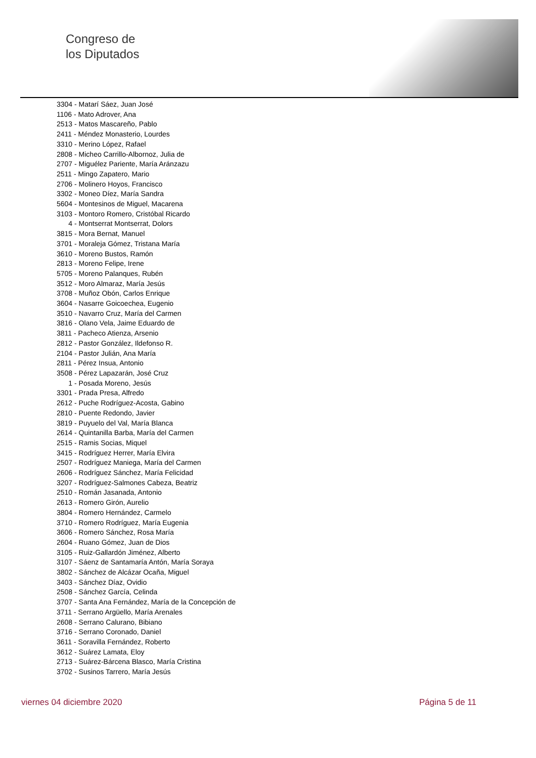Congreso de
los Diputados
3304 - Matarí Sáez, Juan José
1106 - Mato Adrover, Ana
2513 - Matos Mascareño, Pablo
2411 - Méndez Monasterio, Lourdes
3310 - Merino López, Rafael
2808 - Micheo Carrillo-Albornoz, Julia de
2707 - Miguélez Pariente, María Aránzazu
2511 - Mingo Zapatero, Mario
2706 - Molinero Hoyos, Francisco
3302 - Moneo Díez, María Sandra
5604 - Montesinos de Miguel, Macarena
3103 - Montoro Romero, Cristóbal Ricardo
4 - Montserrat Montserrat, Dolors
3815 - Mora Bernat, Manuel
3701 - Moraleja Gómez, Tristana María
3610 - Moreno Bustos, Ramón
2813 - Moreno Felipe, Irene
5705 - Moreno Palanques, Rubén
3512 - Moro Almaraz, María Jesús
3708 - Muñoz Obón, Carlos Enrique
3604 - Nasarre Goicoechea, Eugenio
3510 - Navarro Cruz, María del Carmen
3816 - Olano Vela, Jaime Eduardo de
3811 - Pacheco Atienza, Arsenio
2812 - Pastor González, Ildefonso R.
2104 - Pastor Julián, Ana María
2811 - Pérez Insua, Antonio
3508 - Pérez Lapazarán, José Cruz
1 - Posada Moreno, Jesús
3301 - Prada Presa, Alfredo
2612 - Puche Rodríguez-Acosta, Gabino
2810 - Puente Redondo, Javier
3819 - Puyuelo del Val, María Blanca
2614 - Quintanilla Barba, María del Carmen
2515 - Ramis Socias, Miquel
3415 - Rodríguez Herrer, María Elvira
2507 - Rodríguez Maniega, María del Carmen
2606 - Rodríguez Sánchez, María Felicidad
3207 - Rodríguez-Salmones Cabeza, Beatriz
2510 - Román Jasanada, Antonio
2613 - Romero Girón, Aurelio
3804 - Romero Hernández, Carmelo
3710 - Romero Rodríguez, María Eugenia
3606 - Romero Sánchez, Rosa María
2604 - Ruano Gómez, Juan de Dios
3105 - Ruiz-Gallardón Jiménez, Alberto
3107 - Sáenz de Santamaría Antón, María Soraya
3802 - Sánchez de Alcázar Ocaña, Miguel
3403 - Sánchez Díaz, Ovidio
2508 - Sánchez García, Celinda
3707 - Santa Ana Fernández, María de la Concepción de
3711 - Serrano Argüello, María Arenales
2608 - Serrano Calurano, Bibiano
3716 - Serrano Coronado, Daniel
3611 - Soravilla Fernández, Roberto
3612 - Suárez Lamata, Eloy
2713 - Suárez-Bárcena Blasco, María Cristina
3702 - Susinos Tarrero, María Jesús
viernes 04 diciembre 2020 Página 5 de 11